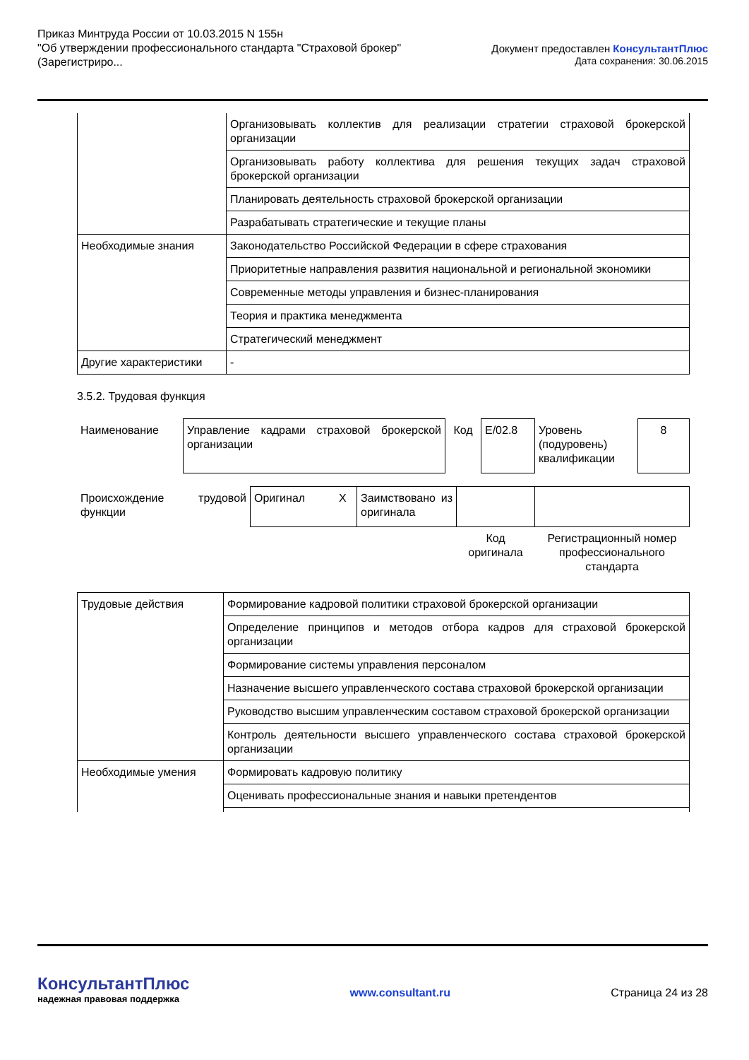Приказ Минтруда России от 10.03.2015 N 155н
"Об утверждении профессионального стандарта "Страховой брокер"
(Зарегистриро...
Документ предоставлен КонсультантПлюс
Дата сохранения: 30.06.2015
| | Организовывать коллектив для реализации стратегии страховой брокерской организации |
| | Организовывать работу коллектива для решения текущих задач страховой брокерской организации |
| | Планировать деятельность страховой брокерской организации |
| | Разрабатывать стратегические и текущие планы |
| Необходимые знания | Законодательство Российской Федерации в сфере страхования |
| | Приоритетные направления развития национальной и региональной экономики |
| | Современные методы управления и бизнес-планирования |
| | Теория и практика менеджмента |
| | Стратегический менеджмент |
| Другие характеристики | - |
3.5.2. Трудовая функция
| Наименование | Управление кадрами страховой брокерской организации | Код | E/02.8 | Уровень (подуровень) квалификации | 8 |
| Происхождение трудовой функции | Оригинал | X | Заимствовано из оригинала | | |
| | | | | Код оригинала | Регистрационный номер профессионального стандарта |
| Трудовые действия | Формирование кадровой политики страховой брокерской организации |
| | Определение принципов и методов отбора кадров для страховой брокерской организации |
| | Формирование системы управления персоналом |
| | Назначение высшего управленческого состава страховой брокерской организации |
| | Руководство высшим управленческим составом страховой брокерской организации |
| | Контроль деятельности высшего управленческого состава страховой брокерской организации |
| Необходимые умения | Формировать кадровую политику |
| | Оценивать профессиональные знания и навыки претендентов |
КонсультантПлюс
надежная правовая поддержка
www.consultant.ru Страница 24 из 28